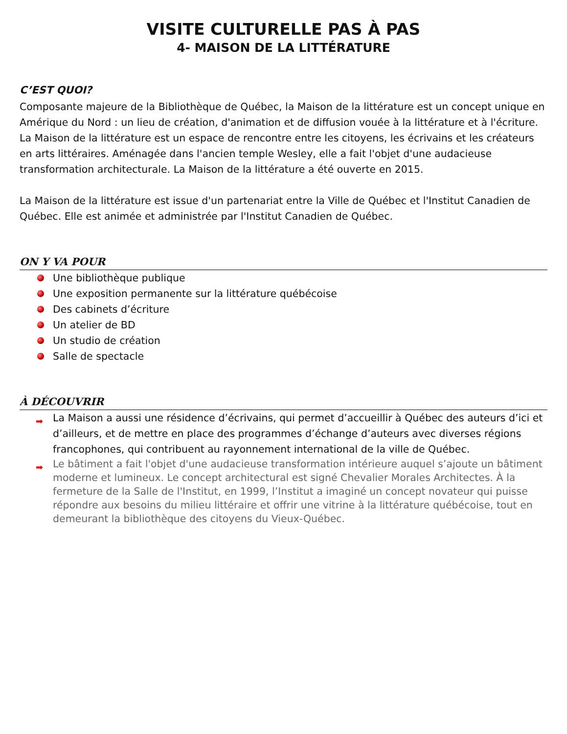VISITE CULTURELLE PAS À PAS
4- MAISON DE LA LITTÉRATURE
C’EST QUOI?
Composante majeure de la Bibliothèque de Québec, la Maison de la littérature est un concept unique en Amérique du Nord : un lieu de création, d'animation et de diffusion vouée à la littérature et à l'écriture. La Maison de la littérature est un espace de rencontre entre les citoyens, les écrivains et les créateurs en arts littéraires. Aménagée dans l'ancien temple Wesley, elle a fait l'objet d'une audacieuse transformation architecturale. La Maison de la littérature a été ouverte en 2015.
La Maison de la littérature est issue d'un partenariat entre la Ville de Québec et l'Institut Canadien de Québec. Elle est animée et administrée par l'Institut Canadien de Québec.
ON Y VA POUR
Une bibliothèque publique
Une exposition permanente sur la littérature québécoise
Des cabinets d’écriture
Un atelier de BD
Un studio de création
Salle de spectacle
À DÉCOUVRIR
➡ La Maison a aussi une résidence d’écrivains, qui permet d’accueillir à Québec des auteurs d’ici et d’ailleurs, et de mettre en place des programmes d’échange d’auteurs avec diverses régions francophones, qui contribuent au rayonnement international de la ville de Québec.
➡ Le bâtiment a fait l'objet d'une audacieuse transformation intérieure auquel s’ajoute un bâtiment moderne et lumineux. Le concept architectural est signé Chevalier Morales Architectes. À la fermeture de la Salle de l'Institut, en 1999, l’Institut a imaginé un concept novateur qui puisse répondre aux besoins du milieu littéraire et offrir une vitrine à la littérature québécoise, tout en demeurant la bibliothèque des citoyens du Vieux-Québec.